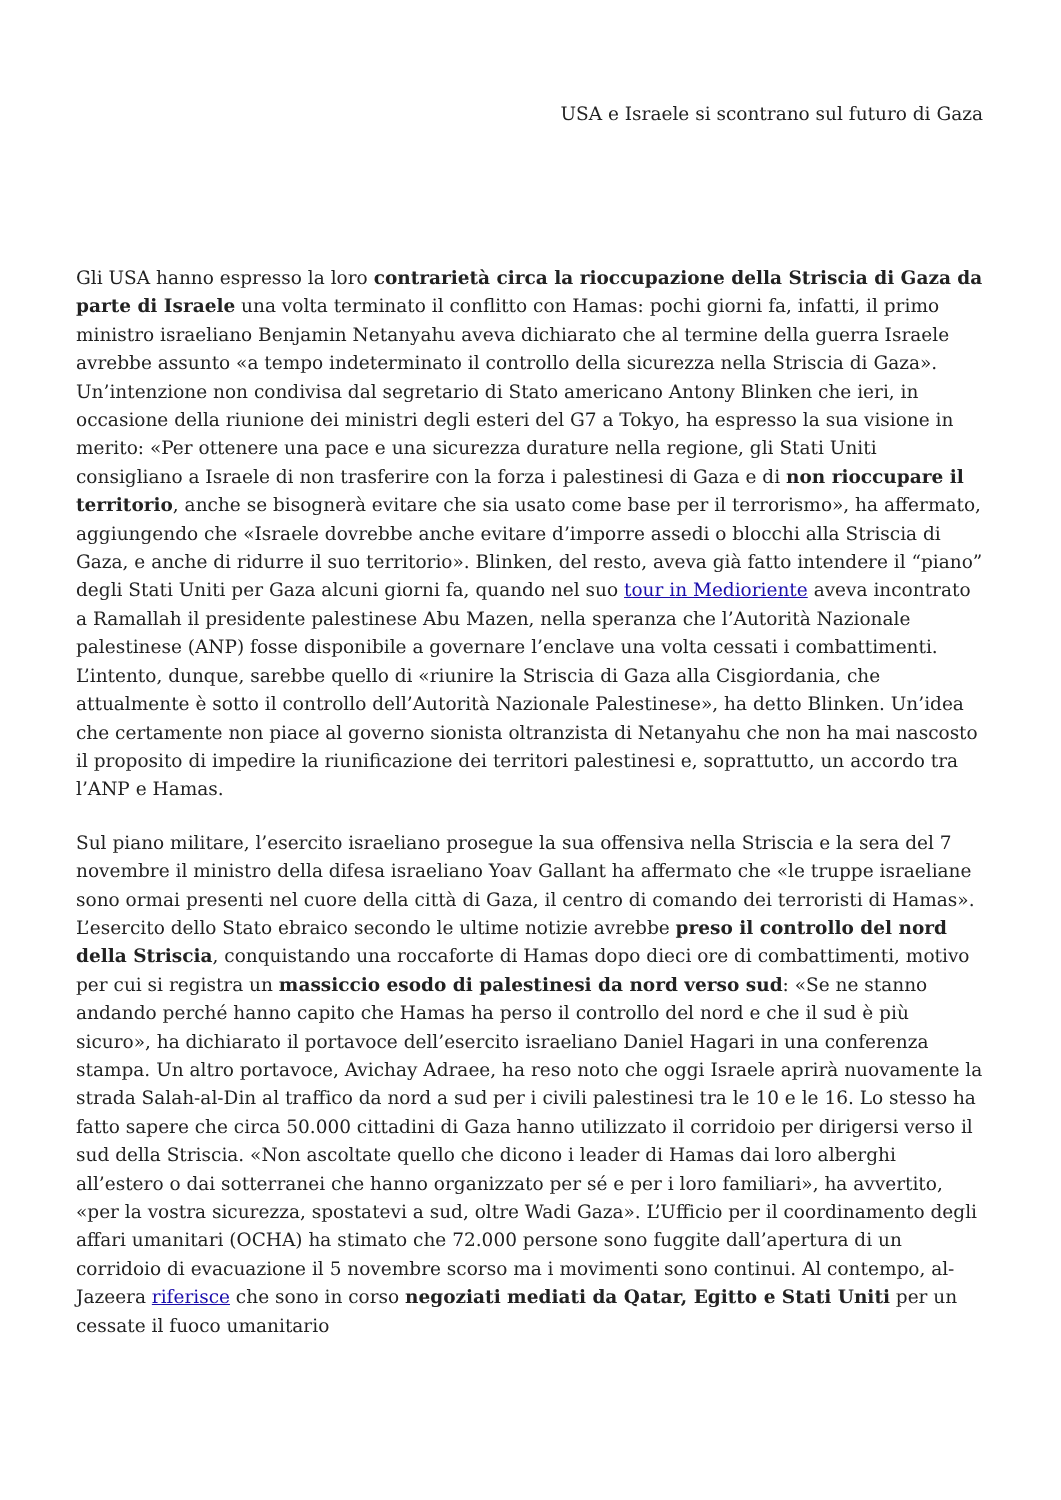USA e Israele si scontrano sul futuro di Gaza
Gli USA hanno espresso la loro contrarietà circa la rioccupazione della Striscia di Gaza da parte di Israele una volta terminato il conflitto con Hamas: pochi giorni fa, infatti, il primo ministro israeliano Benjamin Netanyahu aveva dichiarato che al termine della guerra Israele avrebbe assunto «a tempo indeterminato il controllo della sicurezza nella Striscia di Gaza». Un’intenzione non condivisa dal segretario di Stato americano Antony Blinken che ieri, in occasione della riunione dei ministri degli esteri del G7 a Tokyo, ha espresso la sua visione in merito: «Per ottenere una pace e una sicurezza durature nella regione, gli Stati Uniti consigliano a Israele di non trasferire con la forza i palestinesi di Gaza e di non rioccupare il territorio, anche se bisognerà evitare che sia usato come base per il terrorismo», ha affermato, aggiungendo che «Israele dovrebbe anche evitare d’imporre assedi o blocchi alla Striscia di Gaza, e anche di ridurre il suo territorio». Blinken, del resto, aveva già fatto intendere il “piano” degli Stati Uniti per Gaza alcuni giorni fa, quando nel suo tour in Medioriente aveva incontrato a Ramallah il presidente palestinese Abu Mazen, nella speranza che l’Autorità Nazionale palestinese (ANP) fosse disponibile a governare l’enclave una volta cessati i combattimenti. L’intento, dunque, sarebbe quello di «riunire la Striscia di Gaza alla Cisgiordania, che attualmente è sotto il controllo dell’Autorità Nazionale Palestinese», ha detto Blinken. Un’idea che certamente non piace al governo sionista oltranzista di Netanyahu che non ha mai nascosto il proposito di impedire la riunificazione dei territori palestinesi e, soprattutto, un accordo tra l’ANP e Hamas.
Sul piano militare, l’esercito israeliano prosegue la sua offensiva nella Striscia e la sera del 7 novembre il ministro della difesa israeliano Yoav Gallant ha affermato che «le truppe israeliane sono ormai presenti nel cuore della città di Gaza, il centro di comando dei terroristi di Hamas». L’esercito dello Stato ebraico secondo le ultime notizie avrebbe preso il controllo del nord della Striscia, conquistando una roccaforte di Hamas dopo dieci ore di combattimenti, motivo per cui si registra un massiccio esodo di palestinesi da nord verso sud: «Se ne stanno andando perché hanno capito che Hamas ha perso il controllo del nord e che il sud è più sicuro», ha dichiarato il portavoce dell’esercito israeliano Daniel Hagari in una conferenza stampa. Un altro portavoce, Avichay Adraee, ha reso noto che oggi Israele aprirà nuovamente la strada Salah-al-Din al traffico da nord a sud per i civili palestinesi tra le 10 e le 16. Lo stesso ha fatto sapere che circa 50.000 cittadini di Gaza hanno utilizzato il corridoio per dirigersi verso il sud della Striscia. «Non ascoltate quello che dicono i leader di Hamas dai loro alberghi all’estero o dai sotterranei che hanno organizzato per sé e per i loro familiari», ha avvertito, «per la vostra sicurezza, spostatevi a sud, oltre Wadi Gaza». L’Ufficio per il coordinamento degli affari umanitari (OCHA) ha stimato che 72.000 persone sono fuggite dall’apertura di un corridoio di evacuazione il 5 novembre scorso ma i movimenti sono continui. Al contempo, al-Jazeera riferisce che sono in corso negoziati mediati da Qatar, Egitto e Stati Uniti per un cessate il fuoco umanitario